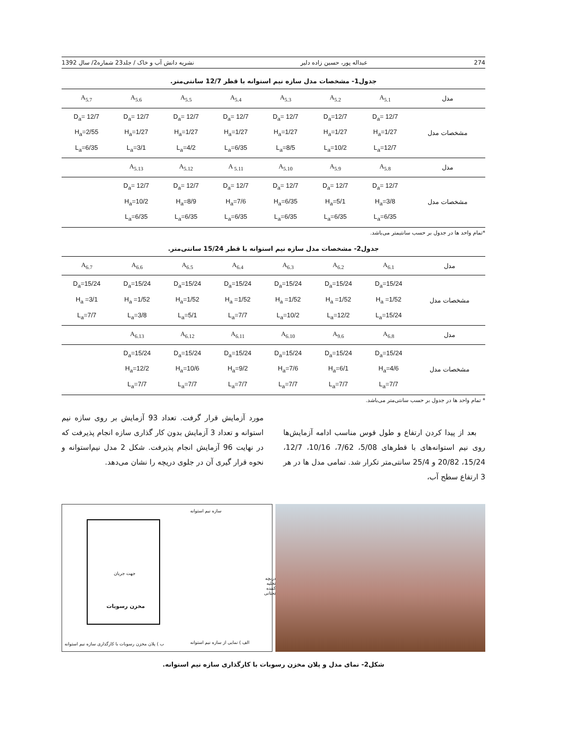274 عبداله پور، حسین زاده دلیر نشریه دانش آب و خاک / جلد23 شماره2/ سال 1392
جدول1- مشخصات مدل سازه نیم استوانه با قطر 12/7 سانتی‌متر.
| مدل | A<sub>5.1</sub> | A<sub>5.2</sub> | A<sub>5.3</sub> | A<sub>5.4</sub> | A<sub>5.5</sub> | A<sub>5.6</sub> | A<sub>5.7</sub> |
| مشخصات مدل | D<sub>a</sub>= 12/7 H<sub>a</sub>=1/27 L<sub>a</sub>=12/7 | D<sub>a</sub>=12/7 H<sub>a</sub>=1/27 L<sub>a</sub>=10/2 | D<sub>a</sub>= 12/7 H<sub>a</sub>=1/27 L<sub>a</sub>=8/5 | D<sub>a</sub>= 12/7 H<sub>a</sub>=1/27 L<sub>a</sub>=6/35 | D<sub>a</sub>= 12/7 H<sub>a</sub>=1/27 L<sub>a</sub>=4/2 | D<sub>a</sub>= 12/7 H<sub>a</sub>=1/27 L<sub>a</sub>=3/1 | D<sub>a</sub>= 12/7 H<sub>a</sub>=2/55 L<sub>a</sub>=6/35 |
| مدل | A<sub>5.8</sub> | A<sub>5.9</sub> | A<sub>5.10</sub> | A <sub>5.11</sub> | A<sub>5.12</sub> | A<sub>5.13</sub> | |
| مشخصات مدل | D<sub>a</sub>= 12/7 H<sub>a</sub>=3/8 L<sub>a</sub>=6/35 | D<sub>a</sub>= 12/7 H<sub>a</sub>=5/1 L<sub>a</sub>=6/35 | D<sub>a</sub>= 12/7 H<sub>a</sub>=6/35 L<sub>a</sub>=6/35 | D<sub>a</sub>= 12/7 H<sub>a</sub>=7/6 L<sub>a</sub>=6/35 | D<sub>a</sub>= 12/7 H<sub>a</sub>=8/9 L<sub>a</sub>=6/35 | D<sub>a</sub>= 12/7 H<sub>a</sub>=10/2 L<sub>a</sub>=6/35 | |
*تمام واحد ها در جدول بر حسب سانتیمتر می‌باشد.
جدول2- مشخصات مدل سازه نیم استوانه با قطر 15/24 سانتی‌متر.
| مدل | A<sub>6.1</sub> | A<sub>6.2</sub> | A<sub>6.3</sub> | A<sub>6.4</sub> | A<sub>6.5</sub> | A<sub>6.6</sub> | A<sub>6.7</sub> |
| مشخصات مدل | D<sub>a</sub>=15/24 H<sub>a</sub> =1/52 L<sub>a</sub>=15/24 | D<sub>a</sub>=15/24 H<sub>a</sub> =1/52 L<sub>a</sub>=12/2 | D<sub>a</sub>=15/24 H<sub>a</sub> =1/52 L<sub>a</sub>=10/2 | D<sub>a</sub>=15/24 H<sub>a</sub> =1/52 L<sub>a</sub>=7/7 | D<sub>a</sub>=15/24 H<sub>a</sub>=1/52 L<sub>a</sub>=5/1 | D<sub>a</sub>=15/24 H<sub>a</sub> =1/52 L<sub>a</sub>=3/8 | D<sub>a</sub>=15/24 H<sub>a</sub> =3/1 L<sub>a</sub>=7/7 |
| مدل | A<sub>6.8</sub> | A<sub>9.6</sub> | A<sub>6.10</sub> | A<sub>6.11</sub> | A<sub>6.12</sub> | A<sub>6.13</sub> | |
| مشخصات مدل | D<sub>a</sub>=15/24 H<sub>a</sub>=4/6 L<sub>a</sub>=7/7 | D<sub>a</sub>=15/24 H<sub>a</sub>=6/1 L<sub>a</sub>=7/7 | D<sub>a</sub>=15/24 H<sub>a</sub>=7/6 L<sub>a</sub>=7/7 | D<sub>a</sub>=15/24 H<sub>a</sub>=9/2 L<sub>a</sub>=7/7 | D<sub>a</sub>=15/24 H<sub>a</sub>=10/6 L<sub>a</sub>=7/7 | D<sub>a</sub>=15/24 H<sub>a</sub>=12/2 L<sub>a</sub>=7/7 | |
* تمام واحد ها در جدول بر حسب سانتی‌متر می‌باشد.
بعد از پیدا کردن ارتفاع و طول قوس مناسب ادامه آزمایش‌ها روی نیم استوانه‌های با قطرهای 5/08، 7/62، 10/16، 12/7، 15/24، 20/82 و 25/4 سانتی‌متر تکرار شد. تمامی مدل ها در هر 3 ارتفاع سطح آب،
مورد آزمایش قرار گرفت. تعداد 93 آزمایش بر روی سازه نیم استوانه و تعداد 3 آزمایش بدون کار گذاری سازه انجام پذیرفت که در نهایت 96 آزمایش انجام پذیرفت. شکل 2 مدل نیم‌استوانه و نحوه قرار گیری آن در جلوی دریچه را نشان می‌دهد.
سازه نیم استوانه
جهت جریان
مخزن رسوبات
دریچه تخلیه کننده تحتانی
الف ) نمایی از سازه نیم استوانه
ب ) پلان مخزن رسوبات با کارگذاری سازه نیم استوانه
شکل2- نمای مدل و پلان مخزن رسوبات با کارگذاری سازه نیم استوانه.